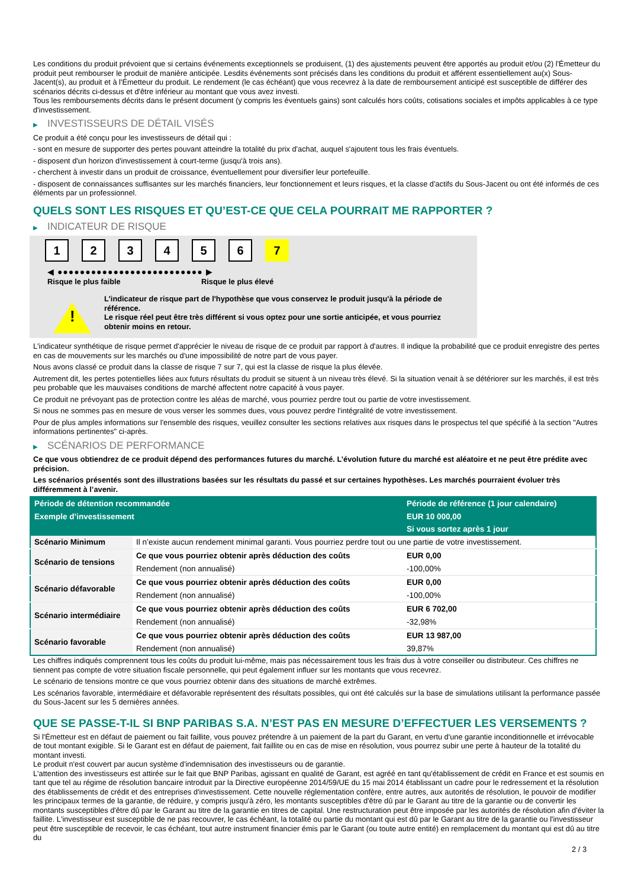Les conditions du produit prévoient que si certains événements exceptionnels se produisent, (1) des ajustements peuvent être apportés au produit et/ou (2) l'Émetteur du produit peut rembourser le produit de manière anticipée. Lesdits événements sont précisés dans les conditions du produit et afférent essentiellement au(x) Sous-Jacent(s), au produit et à l'Émetteur du produit. Le rendement (le cas échéant) que vous recevrez à la date de remboursement anticipé est susceptible de différer des scénarios décrits ci-dessus et d'être inférieur au montant que vous avez investi.
Tous les remboursements décrits dans le présent document (y compris les éventuels gains) sont calculés hors coûts, cotisations sociales et impôts applicables à ce type d'investissement.
▶ INVESTISSEURS DE DÉTAIL VISÉS
Ce produit a été conçu pour les investisseurs de détail qui :
- sont en mesure de supporter des pertes pouvant atteindre la totalité du prix d'achat, auquel s'ajoutent tous les frais éventuels.
- disposent d'un horizon d'investissement à court-terme (jusqu'à trois ans).
- cherchent à investir dans un produit de croissance, éventuellement pour diversifier leur portefeuille.
- disposent de connaissances suffisantes sur les marchés financiers, leur fonctionnement et leurs risques, et la classe d'actifs du Sous-Jacent ou ont été informés de ces éléments par un professionnel.
QUELS SONT LES RISQUES ET QU’EST-CE QUE CELA POURRAIT ME RAPPORTER ?
▶ INDICATEUR DE RISQUE
1 2 3 4 5 6 7
◀ ●●●●●●●●●●●●●●●●●●●●●●●●●● ▶
Risque le plus faible Risque le plus élevé
!
L'indicateur de risque part de l'hypothèse que vous conservez le produit jusqu'à la période de référence.
Le risque réel peut être très différent si vous optez pour une sortie anticipée, et vous pourriez obtenir moins en retour.
L'indicateur synthétique de risque permet d'apprécier le niveau de risque de ce produit par rapport à d'autres. Il indique la probabilité que ce produit enregistre des pertes en cas de mouvements sur les marchés ou d'une impossibilité de notre part de vous payer.
Nous avons classé ce produit dans la classe de risque 7 sur 7, qui est la classe de risque la plus élevée.
Autrement dit, les pertes potentielles liées aux futurs résultats du produit se situent à un niveau très élevé. Si la situation venait à se détériorer sur les marchés, il est très peu probable que les mauvaises conditions de marché affectent notre capacité à vous payer.
Ce produit ne prévoyant pas de protection contre les aléas de marché, vous pourriez perdre tout ou partie de votre investissement.
Si nous ne sommes pas en mesure de vous verser les sommes dues, vous pouvez perdre l'intégralité de votre investissement.
Pour de plus amples informations sur l'ensemble des risques, veuillez consulter les sections relatives aux risques dans le prospectus tel que spécifié à la section "Autres informations pertinentes" ci-après.
▶ SCÉNARIOS DE PERFORMANCE
Ce que vous obtiendrez de ce produit dépend des performances futures du marché. L’évolution future du marché est aléatoire et ne peut être prédite avec précision.
Les scénarios présentés sont des illustrations basées sur les résultats du passé et sur certaines hypothèses. Les marchés pourraient évoluer très différemment à l’avenir.
| Période de détention recommandée | | Période de référence (1 jour calendaire) |
| --- | --- | --- |
| Exemple d’investissement | | EUR 10 000,00 |
| | | Si vous sortez après 1 jour |
| Scénario Minimum | Il n’existe aucun rendement minimal garanti. Vous pourriez perdre tout ou une partie de votre investissement. | |
| Scénario de tensions | Ce que vous pourriez obtenir après déduction des coûts | EUR 0,00 |
| | Rendement (non annualisé) | -100,00% |
| Scénario défavorable | Ce que vous pourriez obtenir après déduction des coûts | EUR 0,00 |
| | Rendement (non annualisé) | -100,00% |
| Scénario intermédiaire | Ce que vous pourriez obtenir après déduction des coûts | EUR 6 702,00 |
| | Rendement (non annualisé) | -32,98% |
| Scénario favorable | Ce que vous pourriez obtenir après déduction des coûts | EUR 13 987,00 |
| | Rendement (non annualisé) | 39,87% |
Les chiffres indiqués comprennent tous les coûts du produit lui-même, mais pas nécessairement tous les frais dus à votre conseiller ou distributeur. Ces chiffres ne tiennent pas compte de votre situation fiscale personnelle, qui peut également influer sur les montants que vous recevrez.
Le scénario de tensions montre ce que vous pourriez obtenir dans des situations de marché extrêmes.
Les scénarios favorable, intermédiaire et défavorable représentent des résultats possibles, qui ont été calculés sur la base de simulations utilisant la performance passée du Sous-Jacent sur les 5 dernières années.
QUE SE PASSE-T-IL SI BNP PARIBAS S.A. N’EST PAS EN MESURE D’EFFECTUER LES VERSEMENTS ?
Si l'Émetteur est en défaut de paiement ou fait faillite, vous pouvez prétendre à un paiement de la part du Garant, en vertu d'une garantie inconditionnelle et irrévocable de tout montant exigible. Si le Garant est en défaut de paiement, fait faillite ou en cas de mise en résolution, vous pourrez subir une perte à hauteur de la totalité du montant investi.
Le produit n'est couvert par aucun système d'indemnisation des investisseurs ou de garantie.
L'attention des investisseurs est attirée sur le fait que BNP Paribas, agissant en qualité de Garant, est agréé en tant qu'établissement de crédit en France et est soumis en tant que tel au régime de résolution bancaire introduit par la Directive européenne 2014/59/UE du 15 mai 2014 établissant un cadre pour le redressement et la résolution des établissements de crédit et des entreprises d'investissement. Cette nouvelle réglementation confère, entre autres, aux autorités de résolution, le pouvoir de modifier les principaux termes de la garantie, de réduire, y compris jusqu'à zéro, les montants susceptibles d'être dû par le Garant au titre de la garantie ou de convertir les montants susceptibles d'être dû par le Garant au titre de la garantie en titres de capital. Une restructuration peut être imposée par les autorités de résolution afin d'éviter la faillite. L'investisseur est susceptible de ne pas recouvrer, le cas échéant, la totalité ou partie du montant qui est dû par le Garant au titre de la garantie ou l'investisseur peut être susceptible de recevoir, le cas échéant, tout autre instrument financier émis par le Garant (ou toute autre entité) en remplacement du montant qui est dû au titre du
2 / 3